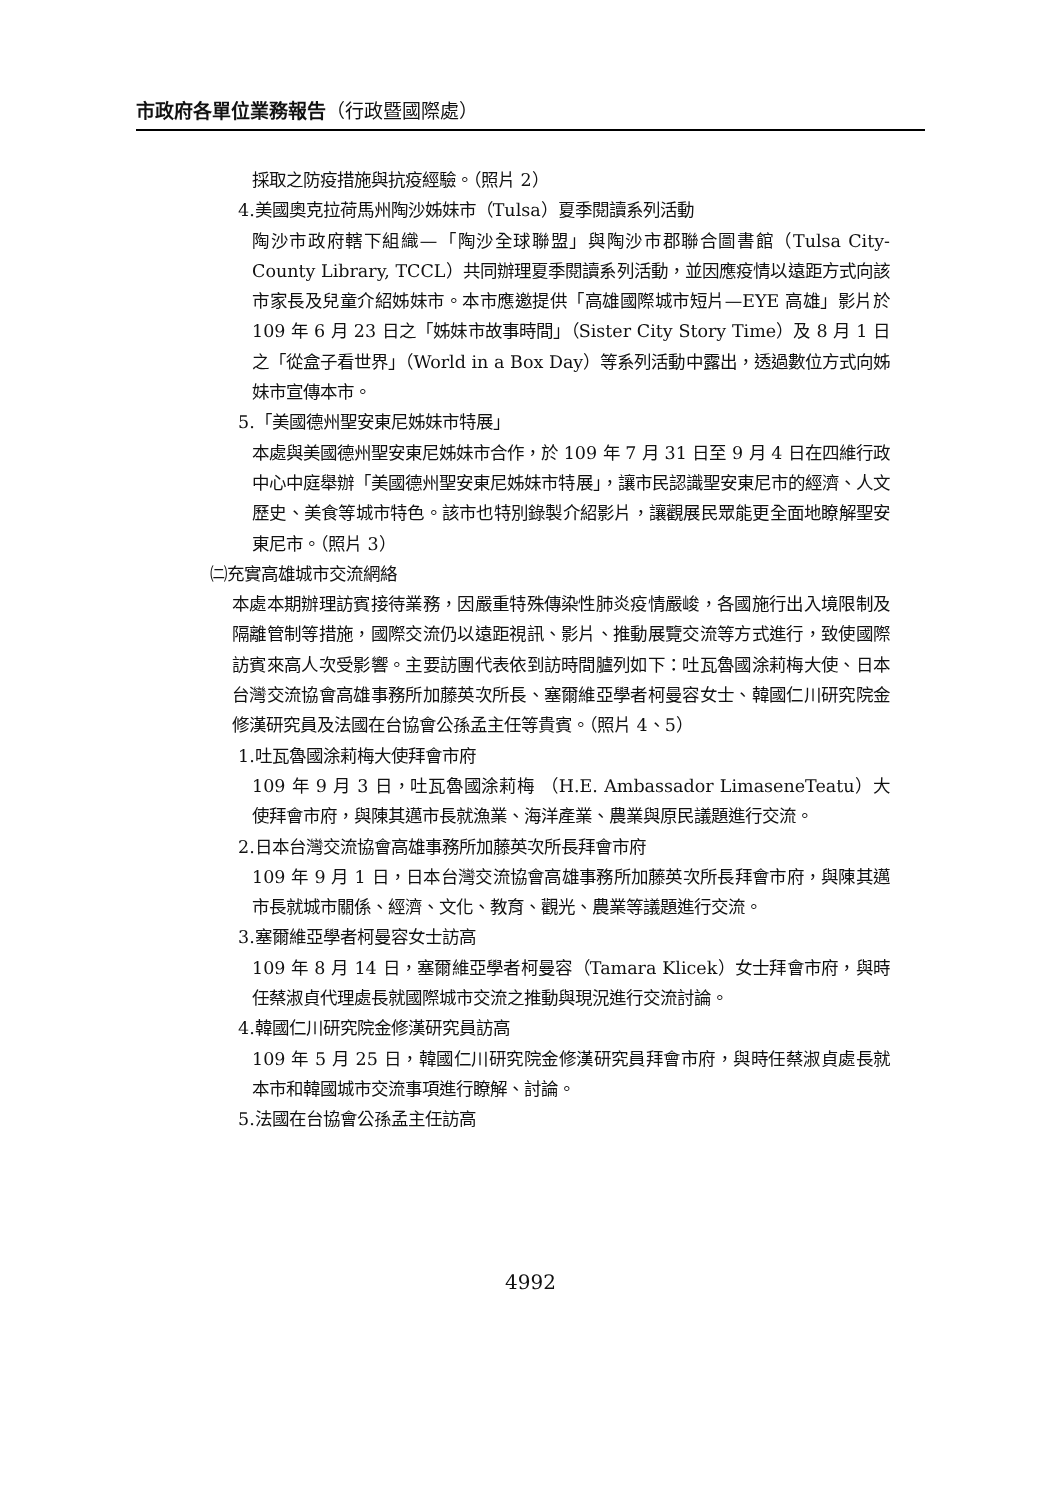市政府各單位業務報告（行政暨國際處）
採取之防疫措施與抗疫經驗。（照片 2）
4.美國奧克拉荷馬州陶沙姊妹市（Tulsa）夏季閱讀系列活動
陶沙市政府轄下組織—「陶沙全球聯盟」與陶沙市郡聯合圖書館（Tulsa City-County Library, TCCL）共同辦理夏季閱讀系列活動，並因應疫情以遠距方式向該市家長及兒童介紹姊妹市。本市應邀提供「高雄國際城市短片—EYE 高雄」影片於 109 年 6 月 23 日之「姊妹市故事時間」（Sister City Story Time）及 8 月 1 日之「從盒子看世界」（World in a Box Day）等系列活動中露出，透過數位方式向姊妹市宣傳本市。
5.「美國德州聖安東尼姊妹市特展」
本處與美國德州聖安東尼姊妹市合作，於 109 年 7 月 31 日至 9 月 4 日在四維行政中心中庭舉辦「美國德州聖安東尼姊妹市特展」，讓市民認識聖安東尼市的經濟、人文歷史、美食等城市特色。該市也特別錄製介紹影片，讓觀展民眾能更全面地瞭解聖安東尼市。（照片 3）
㈡充實高雄城市交流網絡
本處本期辦理訪賓接待業務，因嚴重特殊傳染性肺炎疫情嚴峻，各國施行出入境限制及隔離管制等措施，國際交流仍以遠距視訊、影片、推動展覽交流等方式進行，致使國際訪賓來高人次受影響。主要訪團代表依到訪時間臚列如下：吐瓦魯國涂莉梅大使、日本台灣交流協會高雄事務所加藤英次所長、塞爾維亞學者柯曼容女士、韓國仁川研究院金修漢研究員及法國在台協會公孫孟主任等貴賓。（照片 4、5）
1.吐瓦魯國涂莉梅大使拜會市府
109 年 9 月 3 日，吐瓦魯國涂莉梅 （H.E. Ambassador LimaseneTeatu）大使拜會市府，與陳其邁市長就漁業、海洋產業、農業與原民議題進行交流。
2.日本台灣交流協會高雄事務所加藤英次所長拜會市府
109 年 9 月 1 日，日本台灣交流協會高雄事務所加藤英次所長拜會市府，與陳其邁市長就城市關係、經濟、文化、教育、觀光、農業等議題進行交流。
3.塞爾維亞學者柯曼容女士訪高
109 年 8 月 14 日，塞爾維亞學者柯曼容（Tamara Klicek）女士拜會市府，與時任蔡淑貞代理處長就國際城市交流之推動與現況進行交流討論。
4.韓國仁川研究院金修漢研究員訪高
109 年 5 月 25 日，韓國仁川研究院金修漢研究員拜會市府，與時任蔡淑貞處長就本市和韓國城市交流事項進行瞭解、討論。
5.法國在台協會公孫孟主任訪高
4992